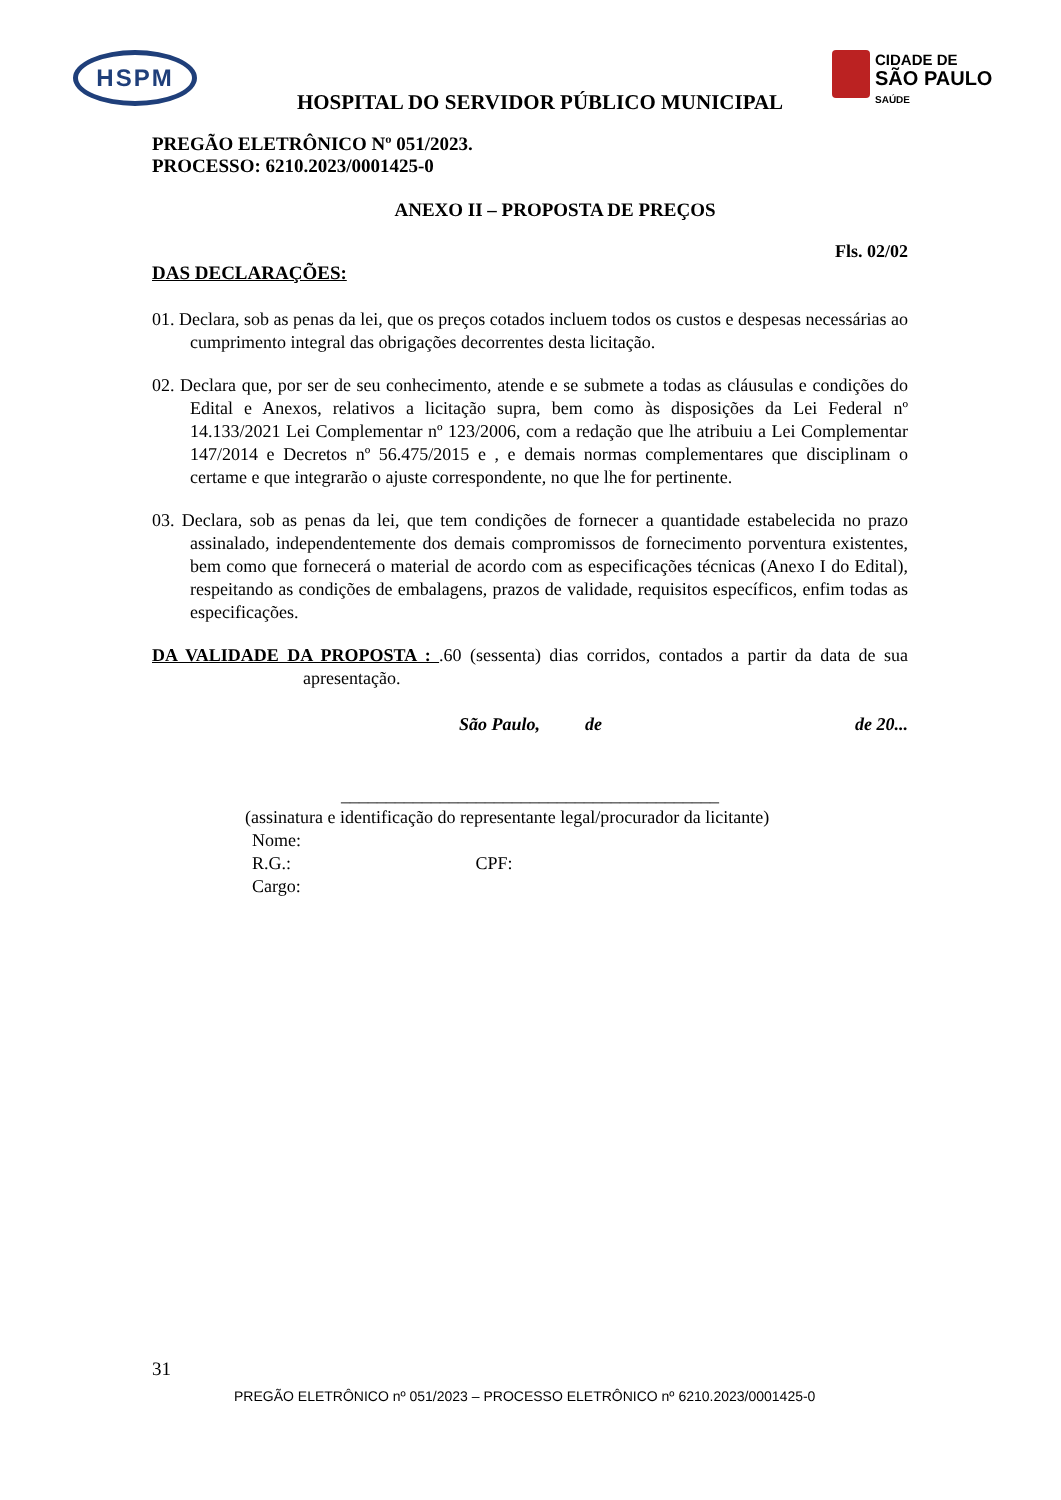HSPM
CIDADE DE
SÃO PAULO
SAÚDE
HOSPITAL DO SERVIDOR PÚBLICO MUNICIPAL
PREGÃO ELETRÔNICO Nº 051/2023.
PROCESSO: 6210.2023/0001425-0
ANEXO II – PROPOSTA DE PREÇOS
Fls. 02/02
DAS DECLARAÇÕES:
01. Declara, sob as penas da lei, que os preços cotados incluem todos os custos e despesas necessárias ao cumprimento integral das obrigações decorrentes desta licitação.
02. Declara que, por ser de seu conhecimento, atende e se submete a todas as cláusulas e condições do Edital e Anexos, relativos a licitação supra, bem como às disposições da Lei Federal nº 14.133/2021 Lei Complementar nº 123/2006, com a redação que lhe atribuiu a Lei Complementar 147/2014 e Decretos nº 56.475/2015 e , e demais normas complementares que disciplinam o certame e que integrarão o ajuste correspondente, no que lhe for pertinente.
03. Declara, sob as penas da lei, que tem condições de fornecer a quantidade estabelecida no prazo assinalado, independentemente dos demais compromissos de fornecimento porventura existentes, bem como que fornecerá o material de acordo com as especificações técnicas (Anexo I do Edital), respeitando as condições de embalagens, prazos de validade, requisitos específicos, enfim todas as especificações.
DA VALIDADE DA PROPOSTA : .60 (sessenta) dias corridos, contados a partir da data de sua apresentação.
São Paulo, de de 20...
__________________________________________
(assinatura e identificação do representante legal/procurador da licitante)
Nome:
R.G.: CPF:
Cargo:
31
PREGÃO ELETRÔNICO nº 051/2023 – PROCESSO ELETRÔNICO nº 6210.2023/0001425-0